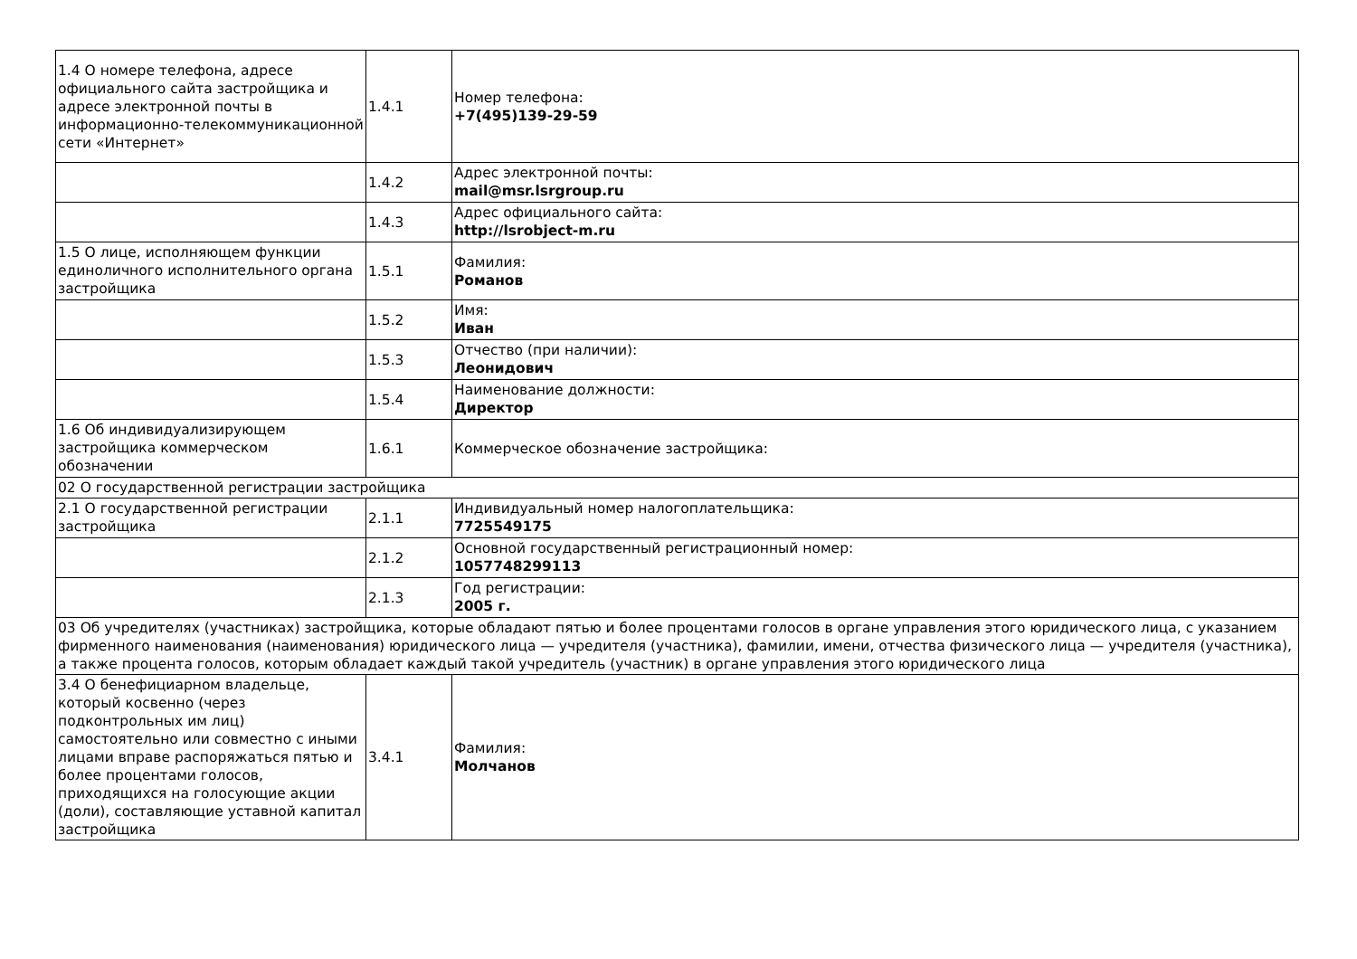| 1.4 О номере телефона, адресе официального сайта застройщика и адресе электронной почты в информационно-телекоммуникационной сети «Интернет» | 1.4.1 | Номер телефона: +7(495)139-29-59 |
| | 1.4.2 | Адрес электронной почты: mail@msr.lsrgroup.ru |
| | 1.4.3 | Адрес официального сайта: http://lsrobject-m.ru |
| 1.5 О лице, исполняющем функции единоличного исполнительного органа застройщика | 1.5.1 | Фамилия: Романов |
| | 1.5.2 | Имя: Иван |
| | 1.5.3 | Отчество (при наличии): Леонидович |
| | 1.5.4 | Наименование должности: Директор |
| 1.6 Об индивидуализирующем застройщика коммерческом обозначении | 1.6.1 | Коммерческое обозначение застройщика: |
| 02 О государственной регистрации застройщика | | |
| 2.1 О государственной регистрации застройщика | 2.1.1 | Индивидуальный номер налогоплательщика: 7725549175 |
| | 2.1.2 | Основной государственный регистрационный номер: 1057748299113 |
| | 2.1.3 | Год регистрации: 2005 г. |
| 03 Об учредителях (участниках) застройщика, которые обладают пятью и более процентами голосов в органе управления этого юридического лица, с указанием фирменного наименования (наименования) юридического лица — учредителя (участника), фамилии, имени, отчества физического лица — учредителя (участника), а также процента голосов, которым обладает каждый такой учредитель (участник) в органе управления этого юридического лица | | |
| 3.4 О бенефициарном владельце, который косвенно (через подконтрольных им лиц) самостоятельно или совместно с иными лицами вправе распоряжаться пятью и более процентами голосов, приходящихся на голосующие акции (доли), составляющие уставной капитал застройщика | 3.4.1 | Фамилия: Молчанов |